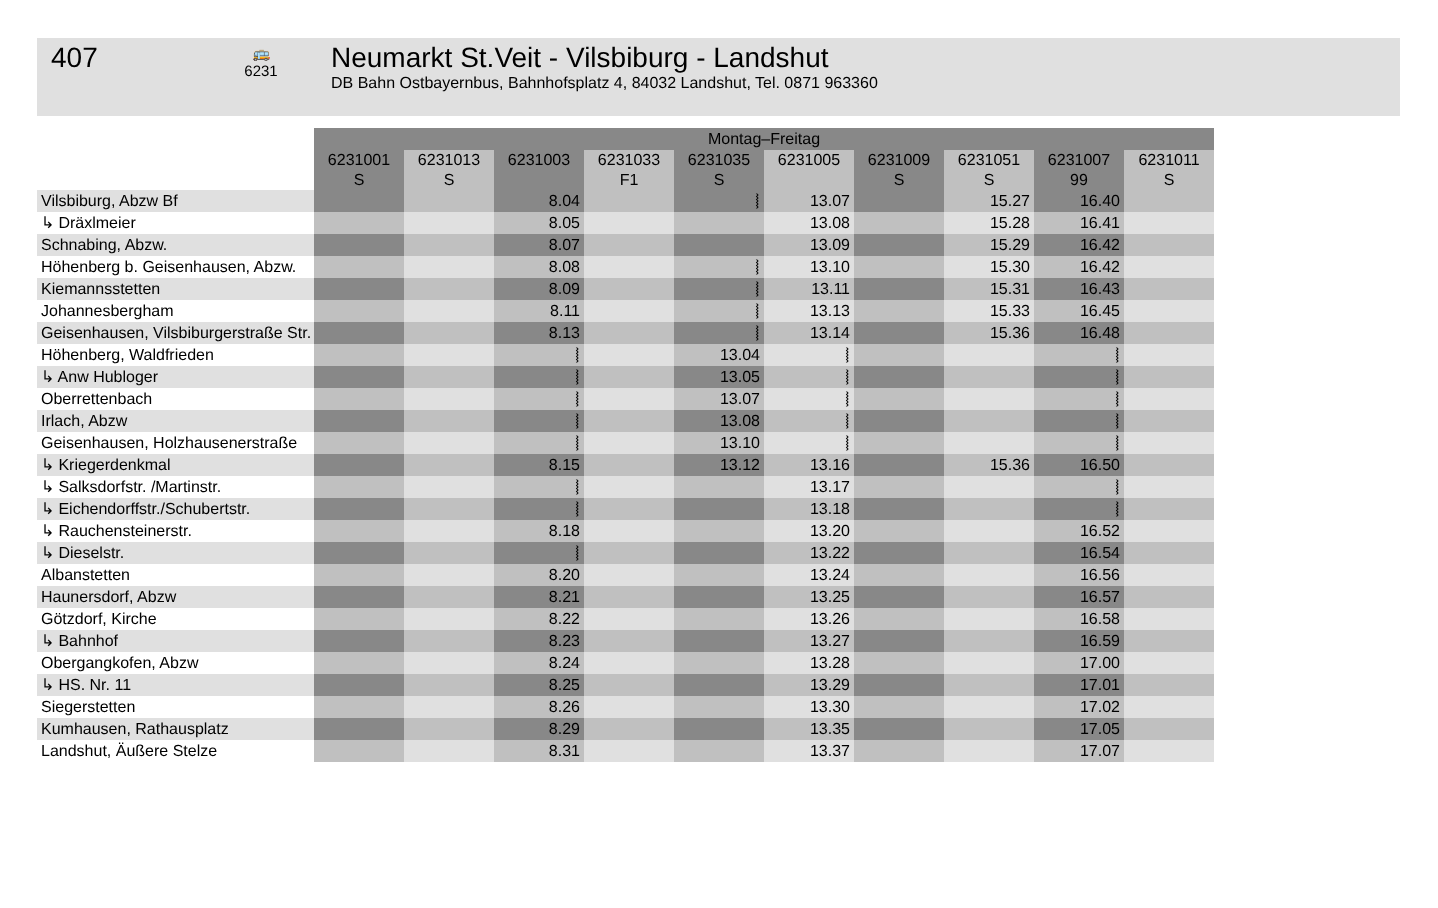407
🚌
6231
Neumarkt St.Veit - Vilsbiburg - Landshut
DB Bahn Ostbayernbus, Bahnhofsplatz 4, 84032 Landshut, Tel. 0871 963360
| | Montag–Freitag | | | | | | | | | |
| | 6231001 S | 6231013 S | 6231003 | 6231033 F1 | 6231035 S | 6231005 | 6231009 S | 6231051 S | 6231007 99 | 6231011 S |
| Vilsbiburg, Abzw Bf | | | 8.04 | | ⧘ | 13.07 | | 15.27 | 16.40 | |
| ↳ Dräxlmeier | | | 8.05 | | | 13.08 | | 15.28 | 16.41 | |
| Schnabing, Abzw. | | | 8.07 | | | 13.09 | | 15.29 | 16.42 | |
| Höhenberg b. Geisenhausen, Abzw. | | | 8.08 | | ⧘ | 13.10 | | 15.30 | 16.42 | |
| Kiemannsstetten | | | 8.09 | | ⧘ | 13.11 | | 15.31 | 16.43 | |
| Johannesbergham | | | 8.11 | | ⧘ | 13.13 | | 15.33 | 16.45 | |
| Geisenhausen, Vilsbiburgerstraße Str. | | | 8.13 | | ⧘ | 13.14 | | 15.36 | 16.48 | |
| Höhenberg, Waldfrieden | | | ⧘ | | 13.04 | ⧘ | | | ⧘ | |
| ↳ Anw Hubloger | | | ⧘ | | 13.05 | ⧘ | | | ⧘ | |
| Oberrettenbach | | | ⧘ | | 13.07 | ⧘ | | | ⧘ | |
| Irlach, Abzw | | | ⧘ | | 13.08 | ⧘ | | | ⧘ | |
| Geisenhausen, Holzhausenerstraße | | | ⧘ | | 13.10 | ⧘ | | | ⧘ | |
| ↳ Kriegerdenkmal | | | 8.15 | | 13.12 | 13.16 | | 15.36 | 16.50 | |
| ↳ Salksdorfstr. /Martinstr. | | | ⧘ | | | 13.17 | | | ⧘ | |
| ↳ Eichendorffstr./Schubertstr. | | | ⧘ | | | 13.18 | | | ⧘ | |
| ↳ Rauchensteinerstr. | | | 8.18 | | | 13.20 | | | 16.52 | |
| ↳ Dieselstr. | | | ⧘ | | | 13.22 | | | 16.54 | |
| Albanstetten | | | 8.20 | | | 13.24 | | | 16.56 | |
| Haunersdorf, Abzw | | | 8.21 | | | 13.25 | | | 16.57 | |
| Götzdorf, Kirche | | | 8.22 | | | 13.26 | | | 16.58 | |
| ↳ Bahnhof | | | 8.23 | | | 13.27 | | | 16.59 | |
| Obergangkofen, Abzw | | | 8.24 | | | 13.28 | | | 17.00 | |
| ↳ HS. Nr. 11 | | | 8.25 | | | 13.29 | | | 17.01 | |
| Siegerstetten | | | 8.26 | | | 13.30 | | | 17.02 | |
| Kumhausen, Rathausplatz | | | 8.29 | | | 13.35 | | | 17.05 | |
| Landshut, Äußere Stelze | | | 8.31 | | | 13.37 | | | 17.07 | |